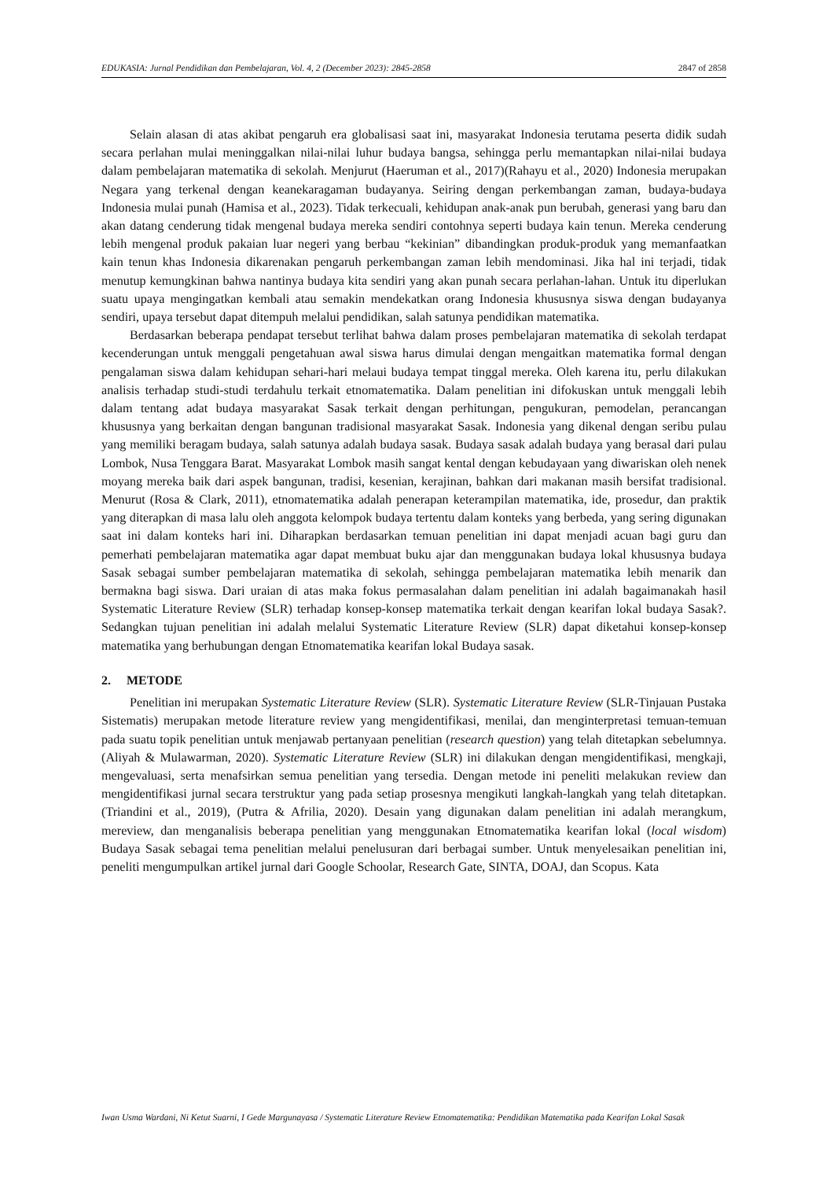EDUKASIA: Jurnal Pendidikan dan Pembelajaran, Vol. 4, 2 (December 2023): 2845-2858 2847 of 2858
Selain alasan di atas akibat pengaruh era globalisasi saat ini, masyarakat Indonesia terutama peserta didik sudah secara perlahan mulai meninggalkan nilai-nilai luhur budaya bangsa, sehingga perlu memantapkan nilai-nilai budaya dalam pembelajaran matematika di sekolah. Menjurut (Haeruman et al., 2017)(Rahayu et al., 2020) Indonesia merupakan Negara yang terkenal dengan keanekaragaman budayanya. Seiring dengan perkembangan zaman, budaya-budaya Indonesia mulai punah (Hamisa et al., 2023). Tidak terkecuali, kehidupan anak-anak pun berubah, generasi yang baru dan akan datang cenderung tidak mengenal budaya mereka sendiri contohnya seperti budaya kain tenun. Mereka cenderung lebih mengenal produk pakaian luar negeri yang berbau “kekinian” dibandingkan produk-produk yang memanfaatkan kain tenun khas Indonesia dikarenakan pengaruh perkembangan zaman lebih mendominasi. Jika hal ini terjadi, tidak menutup kemungkinan bahwa nantinya budaya kita sendiri yang akan punah secara perlahan-lahan. Untuk itu diperlukan suatu upaya mengingatkan kembali atau semakin mendekatkan orang Indonesia khususnya siswa dengan budayanya sendiri, upaya tersebut dapat ditempuh melalui pendidikan, salah satunya pendidikan matematika.
Berdasarkan beberapa pendapat tersebut terlihat bahwa dalam proses pembelajaran matematika di sekolah terdapat kecenderungan untuk menggali pengetahuan awal siswa harus dimulai dengan mengaitkan matematika formal dengan pengalaman siswa dalam kehidupan sehari-hari melaui budaya tempat tinggal mereka. Oleh karena itu, perlu dilakukan analisis terhadap studi-studi terdahulu terkait etnomatematika. Dalam penelitian ini difokuskan untuk menggali lebih dalam tentang adat budaya masyarakat Sasak terkait dengan perhitungan, pengukuran, pemodelan, perancangan khususnya yang berkaitan dengan bangunan tradisional masyarakat Sasak. Indonesia yang dikenal dengan seribu pulau yang memiliki beragam budaya, salah satunya adalah budaya sasak. Budaya sasak adalah budaya yang berasal dari pulau Lombok, Nusa Tenggara Barat. Masyarakat Lombok masih sangat kental dengan kebudayaan yang diwariskan oleh nenek moyang mereka baik dari aspek bangunan, tradisi, kesenian, kerajinan, bahkan dari makanan masih bersifat tradisional. Menurut (Rosa & Clark, 2011), etnomatematika adalah penerapan keterampilan matematika, ide, prosedur, dan praktik yang diterapkan di masa lalu oleh anggota kelompok budaya tertentu dalam konteks yang berbeda, yang sering digunakan saat ini dalam konteks hari ini. Diharapkan berdasarkan temuan penelitian ini dapat menjadi acuan bagi guru dan pemerhati pembelajaran matematika agar dapat membuat buku ajar dan menggunakan budaya lokal khususnya budaya Sasak sebagai sumber pembelajaran matematika di sekolah, sehingga pembelajaran matematika lebih menarik dan bermakna bagi siswa. Dari uraian di atas maka fokus permasalahan dalam penelitian ini adalah bagaimanakah hasil Systematic Literature Review (SLR) terhadap konsep-konsep matematika terkait dengan kearifan lokal budaya Sasak?. Sedangkan tujuan penelitian ini adalah melalui Systematic Literature Review (SLR) dapat diketahui konsep-konsep matematika yang berhubungan dengan Etnomatematika kearifan lokal Budaya sasak.
2. METODE
Penelitian ini merupakan Systematic Literature Review (SLR). Systematic Literature Review (SLR-Tinjauan Pustaka Sistematis) merupakan metode literature review yang mengidentifikasi, menilai, dan menginterpretasi temuan-temuan pada suatu topik penelitian untuk menjawab pertanyaan penelitian (research question) yang telah ditetapkan sebelumnya. (Aliyah & Mulawarman, 2020). Systematic Literature Review (SLR) ini dilakukan dengan mengidentifikasi, mengkaji, mengevaluasi, serta menafsirkan semua penelitian yang tersedia. Dengan metode ini peneliti melakukan review dan mengidentifikasi jurnal secara terstruktur yang pada setiap prosesnya mengikuti langkah-langkah yang telah ditetapkan. (Triandini et al., 2019), (Putra & Afrilia, 2020). Desain yang digunakan dalam penelitian ini adalah merangkum, mereview, dan menganalisis beberapa penelitian yang menggunakan Etnomatematika kearifan lokal (local wisdom) Budaya Sasak sebagai tema penelitian melalui penelusuran dari berbagai sumber. Untuk menyelesaikan penelitian ini, peneliti mengumpulkan artikel jurnal dari Google Schoolar, Research Gate, SINTA, DOAJ, dan Scopus. Kata
Iwan Usma Wardani, Ni Ketut Suarni, I Gede Margunayasa / Systematic Literature Review Etnomatematika: Pendidikan Matematika pada Kearifan Lokal Sasak